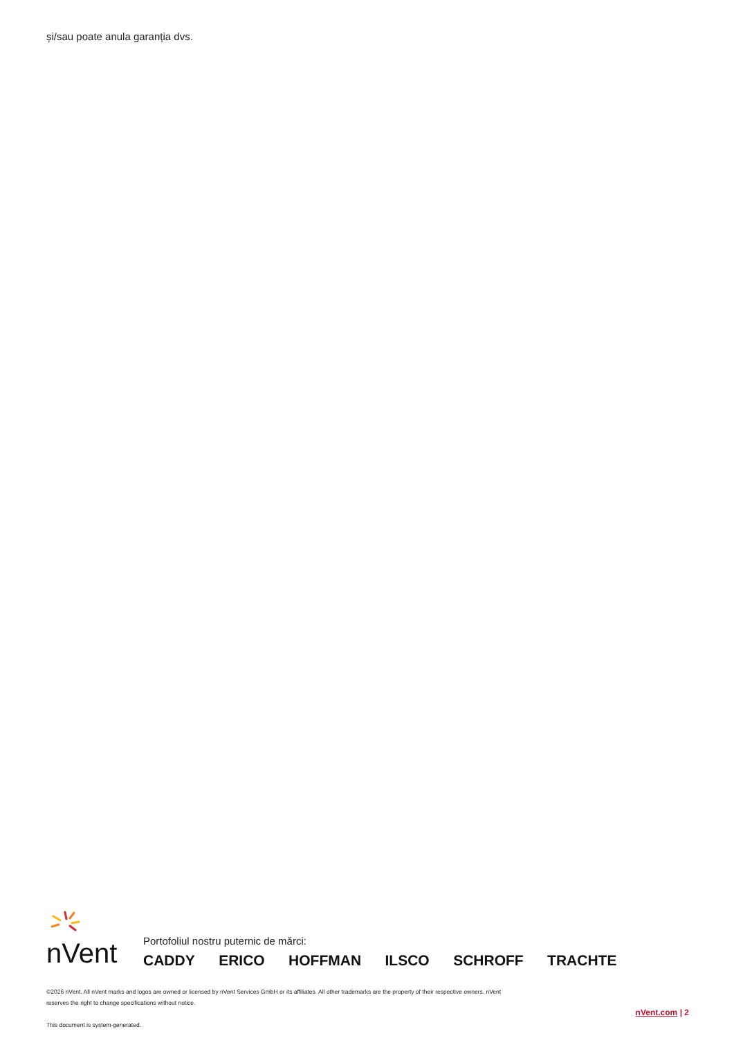și/sau poate anula garanția dvs.
nVent
Portofoliul nostru puternic de mărci:
CADDY ERICO HOFFMAN ILSCO SCHROFF TRACHTE
©2026 nVent. All nVent marks and logos are owned or licensed by nVent Services GmbH or its affiliates. All other trademarks are the property of their respective owners. nVent reserves the right to change specifications without notice.
This document is system-generated.
nVent.com | 2